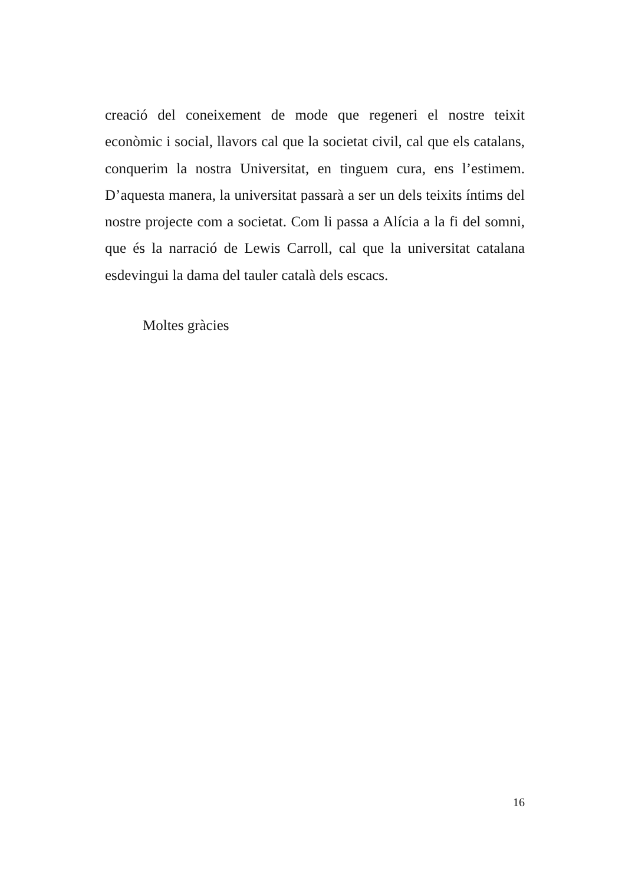creació del coneixement de mode que regeneri el nostre teixit econòmic i social, llavors cal que la societat civil, cal que els catalans, conquerim la nostra Universitat, en tinguem cura, ens l’estimem. D’aquesta manera, la universitat passarà a ser un dels teixits íntims del nostre projecte com a societat. Com li passa a Alícia a la fi del somni, que és la narració de Lewis Carroll, cal que la universitat catalana esdevingui la dama del tauler català dels escacs.
Moltes gràcies
16